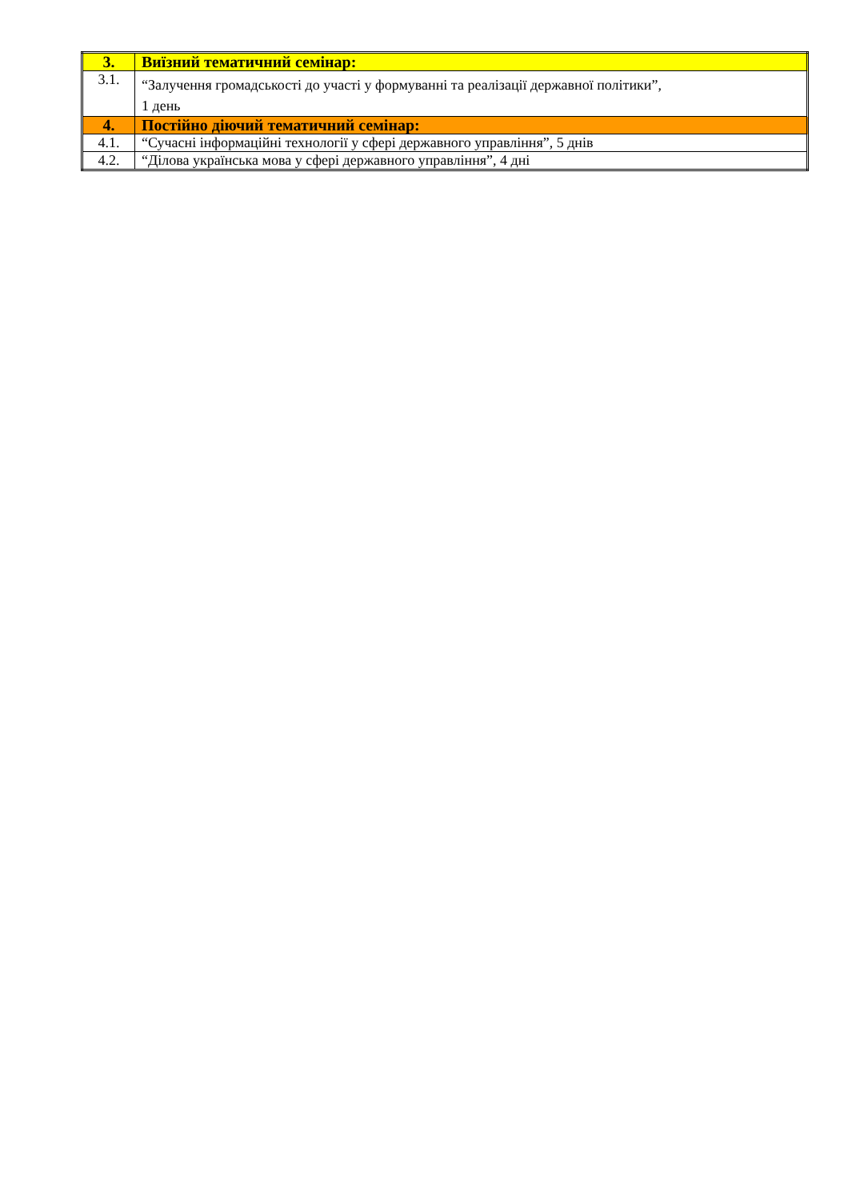| 3. | Виїзний тематичний семінар: |
| 3.1. | “Залучення громадськості до участі у формуванні та реалізації державної політики”, 1 день |
| 4. | Постійно діючий тематичний семінар: |
| 4.1. | “Сучасні інформаційні технології у сфері державного управління”, 5 днів |
| 4.2. | “Ділова українська мова у сфері державного управління”, 4 дні |